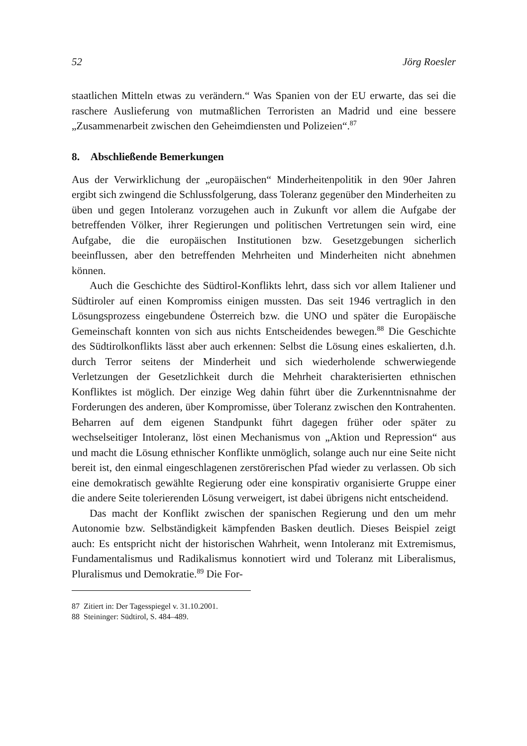52 Jörg Roesler
staatlichen Mitteln etwas zu verändern.“ Was Spanien von der EU erwarte, das sei die raschere Auslieferung von mutmaßlichen Terroristen an Madrid und eine bessere „Zusammenarbeit zwischen den Geheimdiensten und Polizeien“.<sup>87</sup>
8. Abschließende Bemerkungen
Aus der Verwirklichung der „europäischen“ Minderheitenpolitik in den 90er Jahren ergibt sich zwingend die Schlussfolgerung, dass Toleranz gegenüber den Minderheiten zu üben und gegen Intoleranz vorzugehen auch in Zukunft vor allem die Aufgabe der betreffenden Völker, ihrer Regierungen und politischen Vertretungen sein wird, eine Aufgabe, die die europäischen Institutionen bzw. Gesetzgebungen sicherlich beeinflussen, aber den betreffenden Mehrheiten und Minderheiten nicht abnehmen können.
Auch die Geschichte des Südtirol-Konflikts lehrt, dass sich vor allem Italiener und Südtiroler auf einen Kompromiss einigen mussten. Das seit 1946 vertraglich in den Lösungsprozess eingebundene Österreich bzw. die UNO und später die Europäische Gemeinschaft konnten von sich aus nichts Entscheidendes bewegen.<sup>88</sup> Die Geschichte des Südtirolkonflikts lässt aber auch erkennen: Selbst die Lösung eines eskalierten, d.h. durch Terror seitens der Minderheit und sich wiederholende schwerwiegende Verletzungen der Gesetzlichkeit durch die Mehrheit charakterisierten ethnischen Konfliktes ist möglich. Der einzige Weg dahin führt über die Zurkenntnisnahme der Forderungen des anderen, über Kompromisse, über Toleranz zwischen den Kontrahenten. Beharren auf dem eigenen Standpunkt führt dagegen früher oder später zu wechselseitiger Intoleranz, löst einen Mechanismus von „Aktion und Repression“ aus und macht die Lösung ethnischer Konflikte unmöglich, solange auch nur eine Seite nicht bereit ist, den einmal eingeschlagenen zerstörerischen Pfad wieder zu verlassen. Ob sich eine demokratisch gewählte Regierung oder eine konspirativ organisierte Gruppe einer die andere Seite tolerierenden Lösung verweigert, ist dabei übrigens nicht entscheidend.
Das macht der Konflikt zwischen der spanischen Regierung und den um mehr Autonomie bzw. Selbständigkeit kämpfenden Basken deutlich. Dieses Beispiel zeigt auch: Es entspricht nicht der historischen Wahrheit, wenn Intoleranz mit Extremismus, Fundamentalismus und Radikalismus konnotiert wird und Toleranz mit Liberalismus, Pluralismus und Demokratie.<sup>89</sup> Die For-
87 Zitiert in: Der Tagesspiegel v. 31.10.2001.
88 Steininger: Südtirol, S. 484–489.